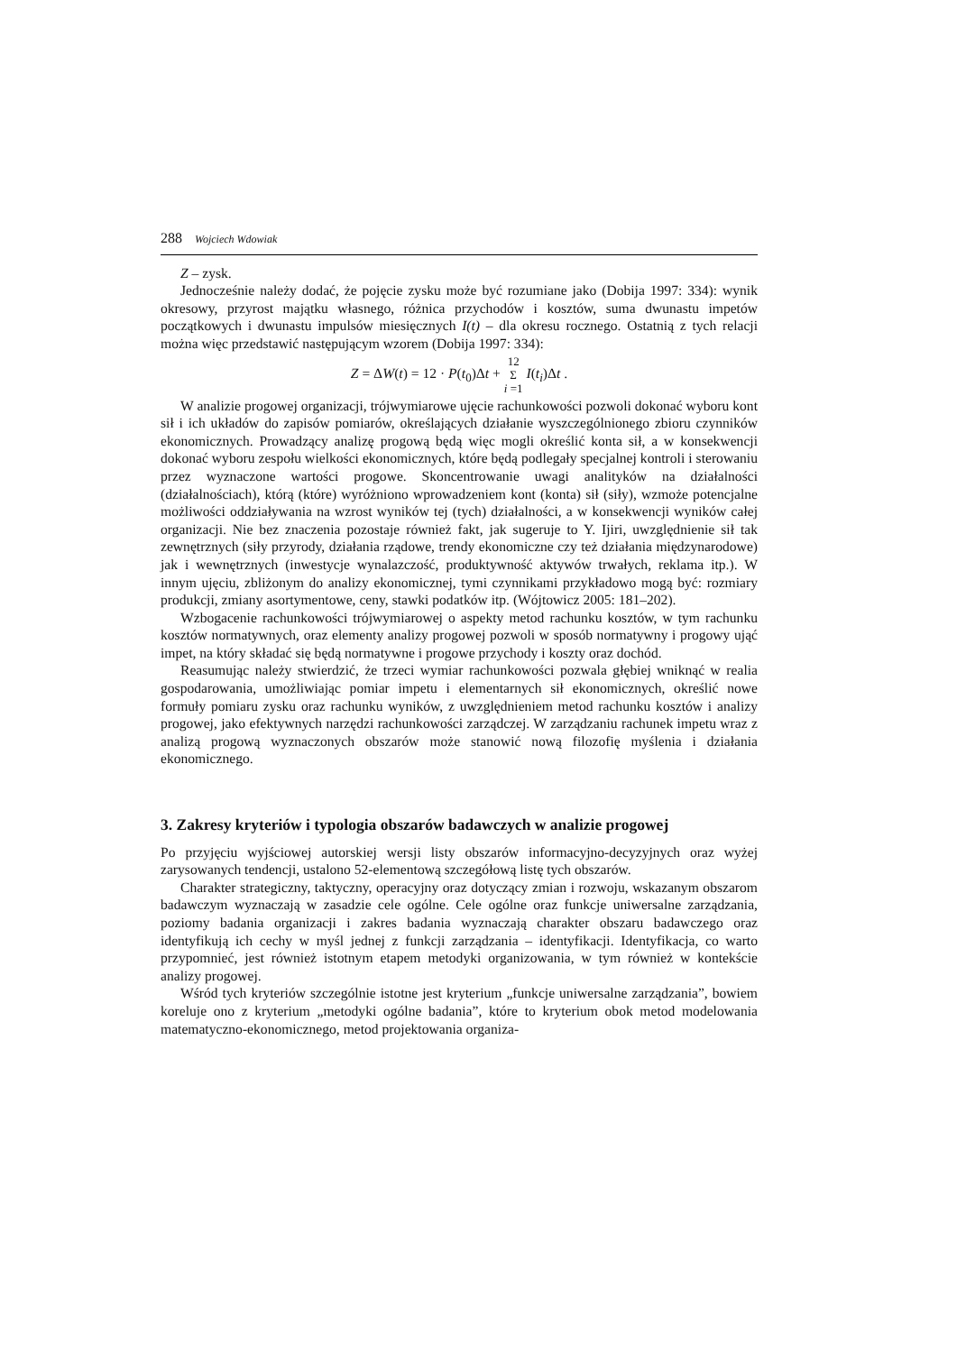288 Wojciech Wdowiak
Z – zysk.
Jednocześnie należy dodać, że pojęcie zysku może być rozumiane jako (Dobija 1997: 334): wynik okresowy, przyrost majątku własnego, różnica przychodów i kosztów, suma dwunastu impetów początkowych i dwunastu impulsów miesięcznych I(t) – dla okresu rocznego. Ostatnią z tych relacji można więc przedstawić następującym wzorem (Dobija 1997: 334):
Z = ΔW(t) = 12 · P(t<sub>0</sub>)Δt + 12
Σ
i =1 I(t<sub>i</sub>)Δt .
W analizie progowej organizacji, trójwymiarowe ujęcie rachunkowości pozwoli dokonać wyboru kont sił i ich układów do zapisów pomiarów, określających działanie wyszczególnionego zbioru czynników ekonomicznych. Prowadzący analizę progową będą więc mogli określić konta sił, a w konsekwencji dokonać wyboru zespołu wielkości ekonomicznych, które będą podlegały specjalnej kontroli i sterowaniu przez wyznaczone wartości progowe. Skoncentrowanie uwagi analityków na działalności (działalnościach), którą (które) wyróżniono wprowadzeniem kont (konta) sił (siły), wzmoże potencjalne możliwości oddziaływania na wzrost wyników tej (tych) działalności, a w konsekwencji wyników całej organizacji. Nie bez znaczenia pozostaje również fakt, jak sugeruje to Y. Ijiri, uwzględnienie sił tak zewnętrznych (siły przyrody, działania rządowe, trendy ekonomiczne czy też działania międzynarodowe) jak i wewnętrznych (inwestycje wynalazczość, produktywność aktywów trwałych, reklama itp.). W innym ujęciu, zbliżonym do analizy ekonomicznej, tymi czynnikami przykładowo mogą być: rozmiary produkcji, zmiany asortymentowe, ceny, stawki podatków itp. (Wójtowicz 2005: 181–202).
Wzbogacenie rachunkowości trójwymiarowej o aspekty metod rachunku kosztów, w tym rachunku kosztów normatywnych, oraz elementy analizy progowej pozwoli w sposób normatywny i progowy ująć impet, na który składać się będą normatywne i progowe przychody i koszty oraz dochód.
Reasumując należy stwierdzić, że trzeci wymiar rachunkowości pozwala głębiej wniknąć w realia gospodarowania, umożliwiając pomiar impetu i elementarnych sił ekonomicznych, określić nowe formuły pomiaru zysku oraz rachunku wyników, z uwzględnieniem metod rachunku kosztów i analizy progowej, jako efektywnych narzędzi rachunkowości zarządczej. W zarządzaniu rachunek impetu wraz z analizą progową wyznaczonych obszarów może stanowić nową filozofię myślenia i działania ekonomicznego.
3. Zakresy kryteriów i typologia obszarów badawczych w analizie progowej
Po przyjęciu wyjściowej autorskiej wersji listy obszarów informacyjno-decyzyjnych oraz wyżej zarysowanych tendencji, ustalono 52-elementową szczegółową listę tych obszarów.
Charakter strategiczny, taktyczny, operacyjny oraz dotyczący zmian i rozwoju, wskazanym obszarom badawczym wyznaczają w zasadzie cele ogólne. Cele ogólne oraz funkcje uniwersalne zarządzania, poziomy badania organizacji i zakres badania wyznaczają charakter obszaru badawczego oraz identyfikują ich cechy w myśl jednej z funkcji zarządzania – identyfikacji. Identyfikacja, co warto przypomnieć, jest również istotnym etapem metodyki organizowania, w tym również w kontekście analizy progowej.
Wśród tych kryteriów szczególnie istotne jest kryterium „funkcje uniwersalne zarządzania”, bowiem koreluje ono z kryterium „metodyki ogólne badania”, które to kryterium obok metod modelowania matematyczno-ekonomicznego, metod projektowania organiza-